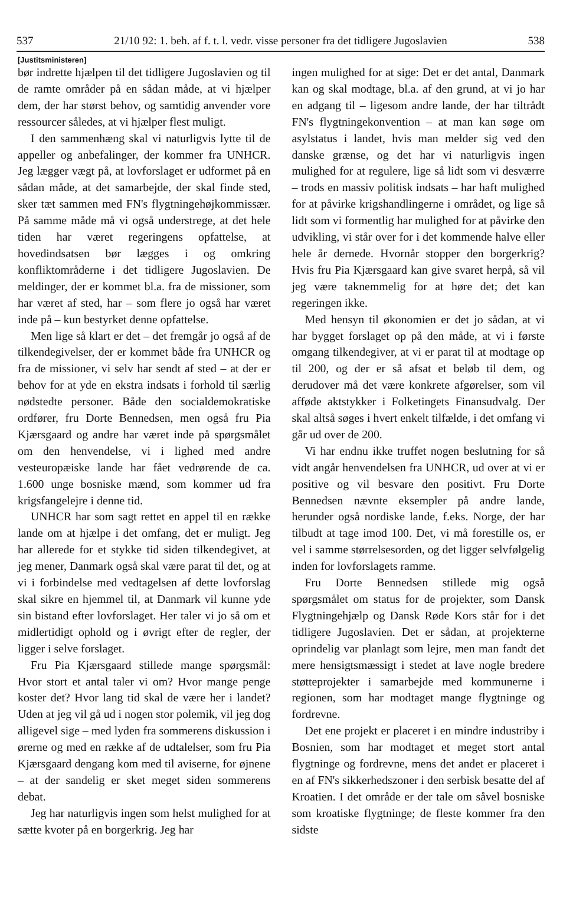537 21/10 92: 1. beh. af f. t. l. vedr. visse personer fra det tidligere Jugoslavien 538
[Justitsministeren]
bør indrette hjælpen til det tidligere Jugoslavien og til de ramte områder på en sådan måde, at vi hjælper dem, der har størst behov, og samtidig anvender vore ressourcer således, at vi hjælper flest muligt.
I den sammenhæng skal vi naturligvis lytte til de appeller og anbefalinger, der kommer fra UNHCR. Jeg lægger vægt på, at lovforslaget er udformet på en sådan måde, at det samarbejde, der skal finde sted, sker tæt sammen med FN's flygtningehøjkommissær. På samme måde må vi også understrege, at det hele tiden har været regeringens opfattelse, at hovedindsatsen bør lægges i og omkring konfliktområderne i det tidligere Jugoslavien. De meldinger, der er kommet bl.a. fra de missioner, som har været af sted, har – som flere jo også har været inde på – kun bestyrket denne opfattelse.
Men lige så klart er det – det fremgår jo også af de tilkendegivelser, der er kommet både fra UNHCR og fra de missioner, vi selv har sendt af sted – at der er behov for at yde en ekstra indsats i forhold til særlig nødstedte personer. Både den socialdemokratiske ordfører, fru Dorte Bennedsen, men også fru Pia Kjærsgaard og andre har været inde på spørgsmålet om den henvendelse, vi i lighed med andre vesteuropæiske lande har fået vedrørende de ca. 1.600 unge bosniske mænd, som kommer ud fra krigsfangelejre i denne tid.
UNHCR har som sagt rettet en appel til en række lande om at hjælpe i det omfang, det er muligt. Jeg har allerede for et stykke tid siden tilkendegivet, at jeg mener, Danmark også skal være parat til det, og at vi i forbindelse med vedtagelsen af dette lovforslag skal sikre en hjemmel til, at Danmark vil kunne yde sin bistand efter lovforslaget. Her taler vi jo så om et midlertidigt ophold og i øvrigt efter de regler, der ligger i selve forslaget.
Fru Pia Kjærsgaard stillede mange spørgsmål: Hvor stort et antal taler vi om? Hvor mange penge koster det? Hvor lang tid skal de være her i landet? Uden at jeg vil gå ud i nogen stor polemik, vil jeg dog alligevel sige – med lyden fra sommerens diskussion i ørerne og med en række af de udtalelser, som fru Pia Kjærsgaard dengang kom med til aviserne, for øjnene – at der sandelig er sket meget siden sommerens debat.
Jeg har naturligvis ingen som helst mulighed for at sætte kvoter på en borgerkrig. Jeg har
ingen mulighed for at sige: Det er det antal, Danmark kan og skal modtage, bl.a. af den grund, at vi jo har en adgang til – ligesom andre lande, der har tiltrådt FN's flygtningekonvention – at man kan søge om asylstatus i landet, hvis man melder sig ved den danske grænse, og det har vi naturligvis ingen mulighed for at regulere, lige så lidt som vi desværre – trods en massiv politisk indsats – har haft mulighed for at påvirke krigshandlingerne i området, og lige så lidt som vi formentlig har mulighed for at påvirke den udvikling, vi står over for i det kommende halve eller hele år dernede. Hvornår stopper den borgerkrig? Hvis fru Pia Kjærsgaard kan give svaret herpå, så vil jeg være taknemmelig for at høre det; det kan regeringen ikke.
Med hensyn til økonomien er det jo sådan, at vi har bygget forslaget op på den måde, at vi i første omgang tilkendegiver, at vi er parat til at modtage op til 200, og der er så afsat et beløb til dem, og derudover må det være konkrete afgørelser, som vil afføde aktstykker i Folketingets Finansudvalg. Der skal altså søges i hvert enkelt tilfælde, i det omfang vi går ud over de 200.
Vi har endnu ikke truffet nogen beslutning for så vidt angår henvendelsen fra UNHCR, ud over at vi er positive og vil besvare den positivt. Fru Dorte Bennedsen nævnte eksempler på andre lande, herunder også nordiske lande, f.eks. Norge, der har tilbudt at tage imod 100. Det, vi må forestille os, er vel i samme størrelsesorden, og det ligger selvfølgelig inden for lovforslagets ramme.
Fru Dorte Bennedsen stillede mig også spørgsmålet om status for de projekter, som Dansk Flygtningehjælp og Dansk Røde Kors står for i det tidligere Jugoslavien. Det er sådan, at projekterne oprindelig var planlagt som lejre, men man fandt det mere hensigtsmæssigt i stedet at lave nogle bredere støtteprojekter i samarbejde med kommunerne i regionen, som har modtaget mange flygtninge og fordrevne.
Det ene projekt er placeret i en mindre industriby i Bosnien, som har modtaget et meget stort antal flygtninge og fordrevne, mens det andet er placeret i en af FN's sikkerhedszoner i den serbisk besatte del af Kroatien. I det område er der tale om såvel bosniske som kroatiske flygtninge; de fleste kommer fra den sidste